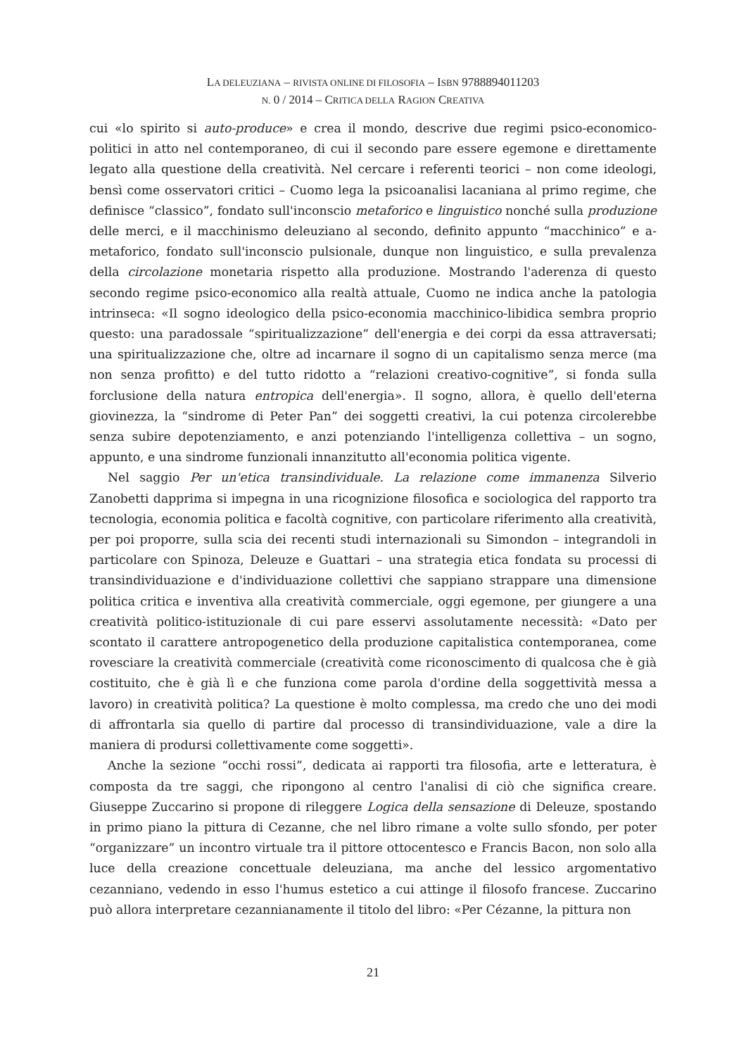LA DELEUZIANA – RIVISTA ONLINE DI FILOSOFIA – ISBN 9788894011203
N. 0 / 2014 – CRITICA DELLA RAGION CREATIVA
cui «lo spirito si auto-produce» e crea il mondo, descrive due regimi psico-economico-politici in atto nel contemporaneo, di cui il secondo pare essere egemone e direttamente legato alla questione della creatività. Nel cercare i referenti teorici – non come ideologi, bensì come osservatori critici – Cuomo lega la psicoanalisi lacaniana al primo regime, che definisce “classico”, fondato sull'inconscio metaforico e linguistico nonché sulla produzione delle merci, e il macchinismo deleuziano al secondo, definito appunto “macchinico” e a-metaforico, fondato sull'inconscio pulsionale, dunque non linguistico, e sulla prevalenza della circolazione monetaria rispetto alla produzione. Mostrando l'aderenza di questo secondo regime psico-economico alla realtà attuale, Cuomo ne indica anche la patologia intrinseca: «Il sogno ideologico della psico-economia macchinico-libidica sembra proprio questo: una paradossale “spiritualizzazione” dell'energia e dei corpi da essa attraversati; una spiritualizzazione che, oltre ad incarnare il sogno di un capitalismo senza merce (ma non senza profitto) e del tutto ridotto a “relazioni creativo-cognitive”, si fonda sulla forclusione della natura entropica dell'energia». Il sogno, allora, è quello dell'eterna giovinezza, la “sindrome di Peter Pan” dei soggetti creativi, la cui potenza circolerebbe senza subire depotenziamento, e anzi potenziando l'intelligenza collettiva – un sogno, appunto, e una sindrome funzionali innanzitutto all'economia politica vigente.
Nel saggio Per un'etica transindividuale. La relazione come immanenza Silverio Zanobetti dapprima si impegna in una ricognizione filosofica e sociologica del rapporto tra tecnologia, economia politica e facoltà cognitive, con particolare riferimento alla creatività, per poi proporre, sulla scia dei recenti studi internazionali su Simondon – integrandoli in particolare con Spinoza, Deleuze e Guattari – una strategia etica fondata su processi di transindividuazione e d'individuazione collettivi che sappiano strappare una dimensione politica critica e inventiva alla creatività commerciale, oggi egemone, per giungere a una creatività politico-istituzionale di cui pare esservi assolutamente necessità: «Dato per scontato il carattere antropogenetico della produzione capitalistica contemporanea, come rovesciare la creatività commerciale (creatività come riconoscimento di qualcosa che è già costituito, che è già lì e che funziona come parola d'ordine della soggettività messa a lavoro) in creatività politica? La questione è molto complessa, ma credo che uno dei modi di affrontarla sia quello di partire dal processo di transindividuazione, vale a dire la maniera di prodursi collettivamente come soggetti».
Anche la sezione “occhi rossi”, dedicata ai rapporti tra filosofia, arte e letteratura, è composta da tre saggi, che ripongono al centro l'analisi di ciò che significa creare. Giuseppe Zuccarino si propone di rileggere Logica della sensazione di Deleuze, spostando in primo piano la pittura di Cezanne, che nel libro rimane a volte sullo sfondo, per poter “organizzare” un incontro virtuale tra il pittore ottocentesco e Francis Bacon, non solo alla luce della creazione concettuale deleuziana, ma anche del lessico argomentativo cezanniano, vedendo in esso l'humus estetico a cui attinge il filosofo francese. Zuccarino può allora interpretare cezannianamente il titolo del libro: «Per Cézanne, la pittura non
21